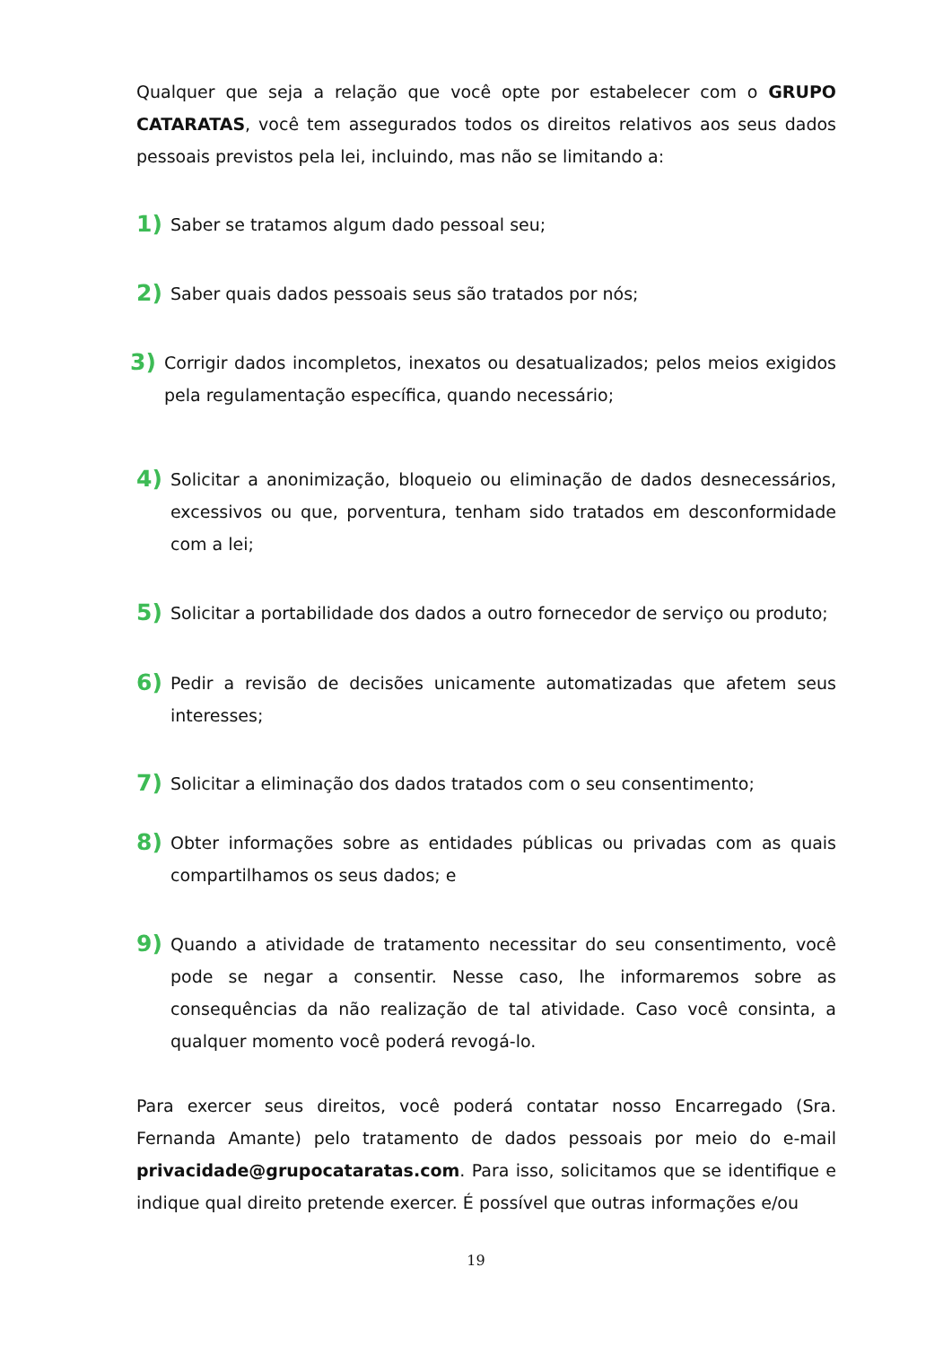Qualquer que seja a relação que você opte por estabelecer com o GRUPO CATARATAS, você tem assegurados todos os direitos relativos aos seus dados pessoais previstos pela lei, incluindo, mas não se limitando a:
1) Saber se tratamos algum dado pessoal seu;
2) Saber quais dados pessoais seus são tratados por nós;
3) Corrigir dados incompletos, inexatos ou desatualizados; pelos meios exigidos pela regulamentação específica, quando necessário;
4) Solicitar a anonimização, bloqueio ou eliminação de dados desnecessários, excessivos ou que, porventura, tenham sido tratados em desconformidade com a lei;
5) Solicitar a portabilidade dos dados a outro fornecedor de serviço ou produto;
6) Pedir a revisão de decisões unicamente automatizadas que afetem seus interesses;
7) Solicitar a eliminação dos dados tratados com o seu consentimento;
8) Obter informações sobre as entidades públicas ou privadas com as quais compartilhamos os seus dados; e
9) Quando a atividade de tratamento necessitar do seu consentimento, você pode se negar a consentir. Nesse caso, lhe informaremos sobre as consequências da não realização de tal atividade. Caso você consinta, a qualquer momento você poderá revogá-lo.
Para exercer seus direitos, você poderá contatar nosso Encarregado (Sra. Fernanda Amante) pelo tratamento de dados pessoais por meio do e-mail privacidade@grupocataratas.com. Para isso, solicitamos que se identifique e indique qual direito pretende exercer. É possível que outras informações e/ou
19